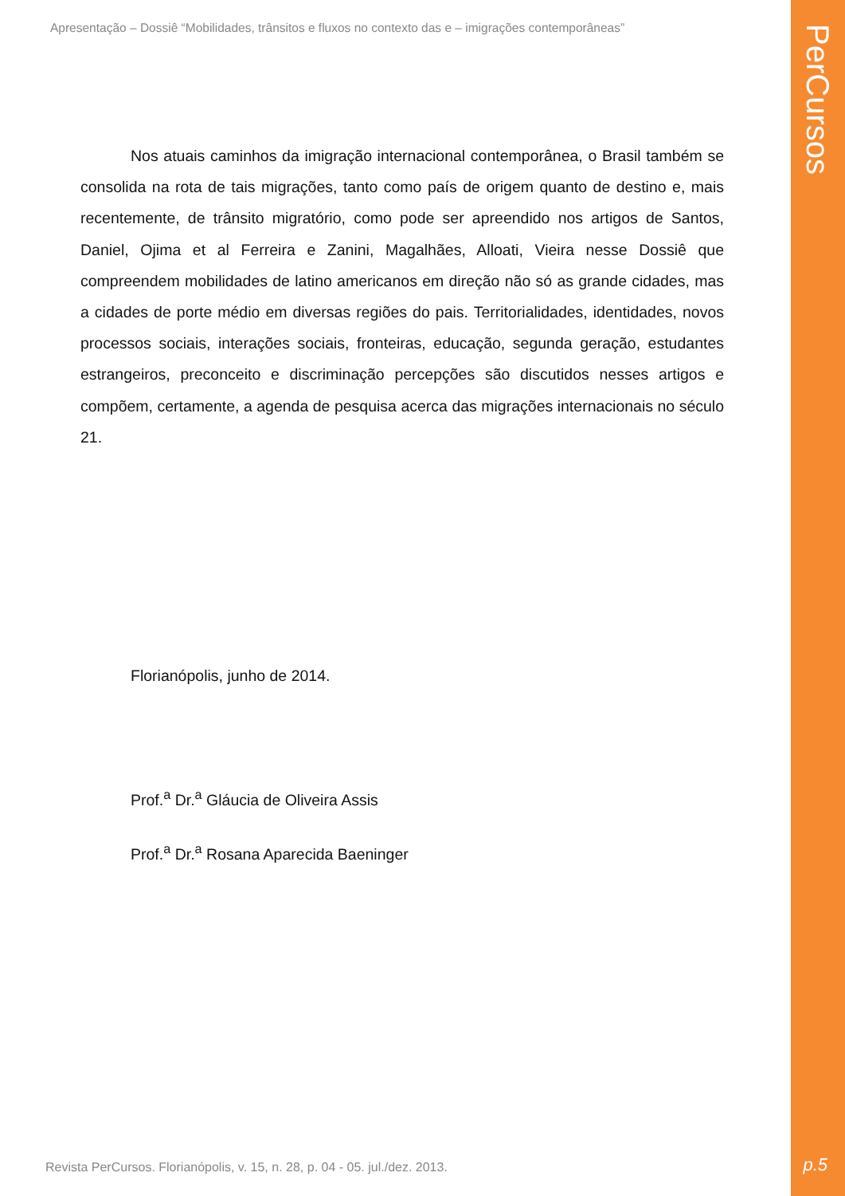PerCursos
Apresentação – Dossiê “Mobilidades, trânsitos e fluxos no contexto das e – imigrações contemporâneas”
Nos atuais caminhos da imigração internacional contemporânea, o Brasil também se consolida na rota de tais migrações, tanto como país de origem quanto de destino e, mais recentemente, de trânsito migratório, como pode ser apreendido nos artigos de Santos, Daniel, Ojima et al Ferreira e Zanini, Magalhães, Alloati, Vieira nesse Dossiê que compreendem mobilidades de latino americanos em direção não só as grande cidades, mas a cidades de porte médio em diversas regiões do pais. Territorialidades, identidades, novos processos sociais, interações sociais, fronteiras, educação, segunda geração, estudantes estrangeiros, preconceito e discriminação percepções são discutidos nesses artigos e compõem, certamente, a agenda de pesquisa acerca das migrações internacionais no século 21.
Florianópolis, junho de 2014.
Prof.<sup>a</sup> Dr.<sup>a</sup> Gláucia de Oliveira Assis
Prof.<sup>a</sup> Dr.<sup>a</sup> Rosana Aparecida Baeninger
Revista PerCursos. Florianópolis, v. 15, n. 28, p. 04 - 05. jul./dez. 2013.
p.5